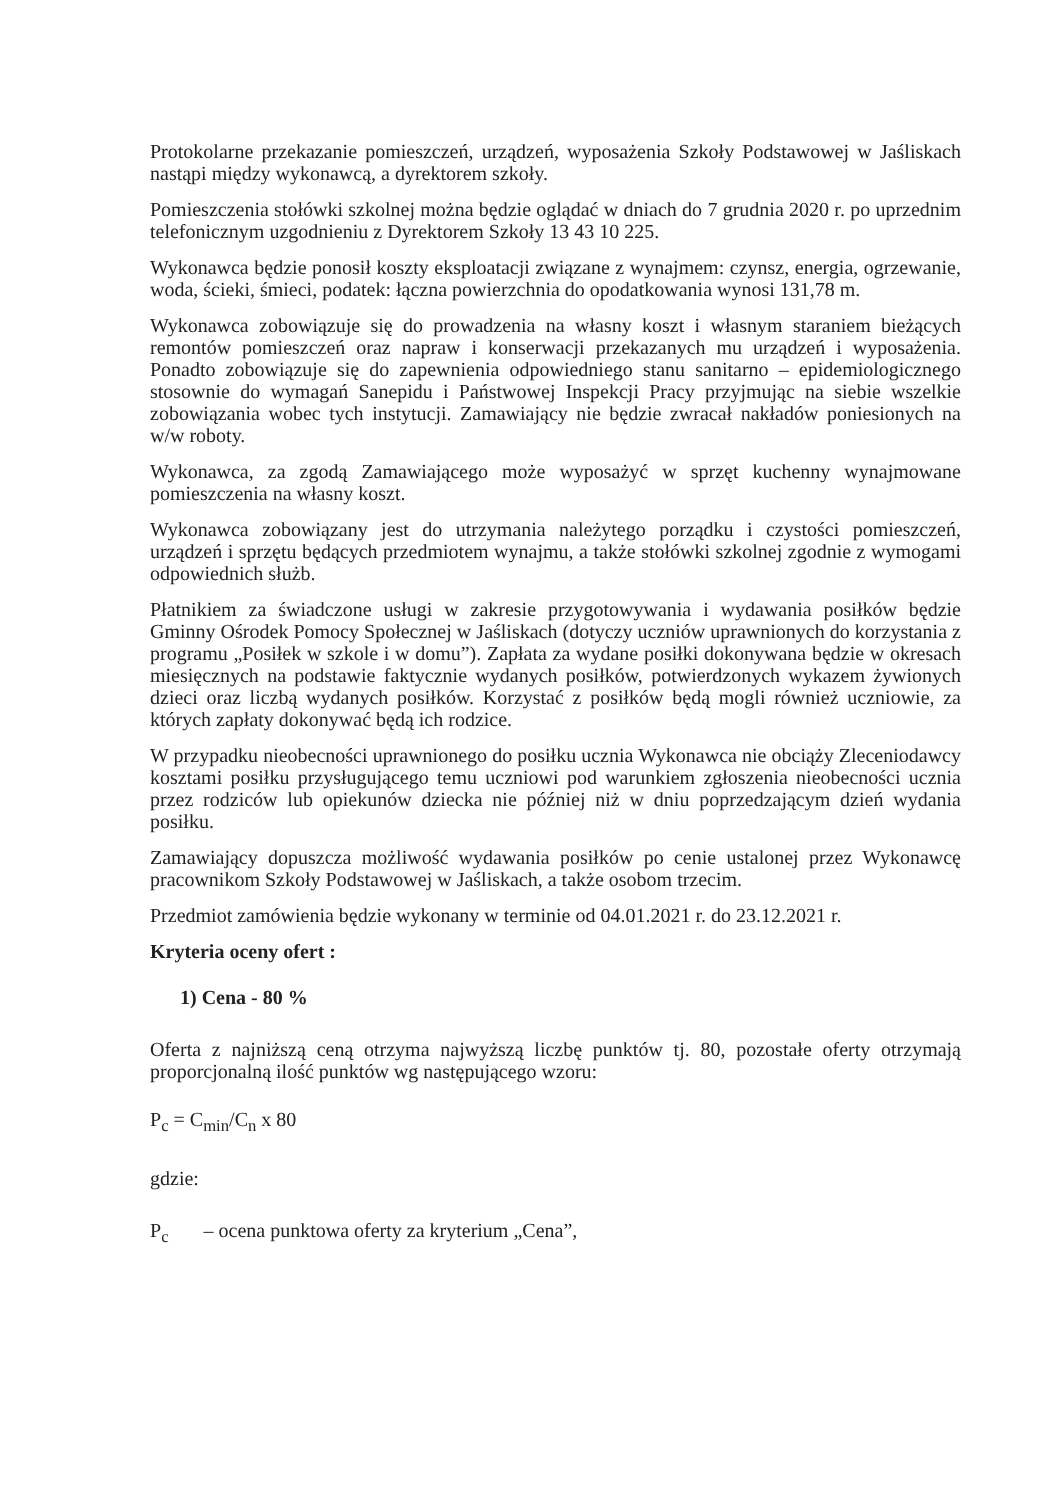Protokolarne przekazanie pomieszczeń, urządzeń, wyposażenia Szkoły Podstawowej w Jaśliskach nastąpi między wykonawcą, a dyrektorem szkoły.
Pomieszczenia stołówki szkolnej można będzie oglądać w dniach do 7 grudnia 2020 r. po uprzednim telefonicznym uzgodnieniu z Dyrektorem Szkoły 13 43 10 225.
Wykonawca będzie ponosił koszty eksploatacji związane z wynajmem: czynsz, energia, ogrzewanie, woda, ścieki, śmieci, podatek: łączna powierzchnia do opodatkowania wynosi 131,78 m.
Wykonawca zobowiązuje się do prowadzenia na własny koszt i własnym staraniem bieżących remontów pomieszczeń oraz napraw i konserwacji przekazanych mu urządzeń i wyposażenia. Ponadto zobowiązuje się do zapewnienia odpowiedniego stanu sanitarno – epidemiologicznego stosownie do wymagań Sanepidu i Państwowej Inspekcji Pracy przyjmując na siebie wszelkie zobowiązania wobec tych instytucji. Zamawiający nie będzie zwracał nakładów poniesionych na w/w roboty.
Wykonawca, za zgodą Zamawiającego może wyposażyć w sprzęt kuchenny wynajmowane pomieszczenia na własny koszt.
Wykonawca zobowiązany jest do utrzymania należytego porządku i czystości pomieszczeń, urządzeń i sprzętu będących przedmiotem wynajmu, a także stołówki szkolnej zgodnie z wymogami odpowiednich służb.
Płatnikiem za świadczone usługi w zakresie przygotowywania i wydawania posiłków będzie Gminny Ośrodek Pomocy Społecznej w Jaśliskach (dotyczy uczniów uprawnionych do korzystania z programu „Posiłek w szkole i w domu”). Zapłata za wydane posiłki dokonywana będzie w okresach miesięcznych na podstawie faktycznie wydanych posiłków, potwierdzonych wykazem żywionych dzieci oraz liczbą wydanych posiłków. Korzystać z posiłków będą mogli również uczniowie, za których zapłaty dokonywać będą ich rodzice.
W przypadku nieobecności uprawnionego do posiłku ucznia Wykonawca nie obciąży Zleceniodawcy kosztami posiłku przysługującego temu uczniowi pod warunkiem zgłoszenia nieobecności ucznia przez rodziców lub opiekunów dziecka nie później niż w dniu poprzedzającym dzień wydania posiłku.
Zamawiający dopuszcza możliwość wydawania posiłków po cenie ustalonej przez Wykonawcę pracownikom Szkoły Podstawowej w Jaśliskach, a także osobom trzecim.
Przedmiot zamówienia będzie wykonany w terminie od 04.01.2021 r. do 23.12.2021 r.
Kryteria oceny ofert :
1) Cena - 80 %
Oferta z najniższą ceną otrzyma najwyższą liczbę punktów tj. 80, pozostałe oferty otrzymają proporcjonalną ilość punktów wg następującego wzoru:
P<sub>c</sub> = C<sub>min</sub>/C<sub>n</sub> x 80
gdzie:
P<sub>c</sub> – ocena punktowa oferty za kryterium „Cena”,